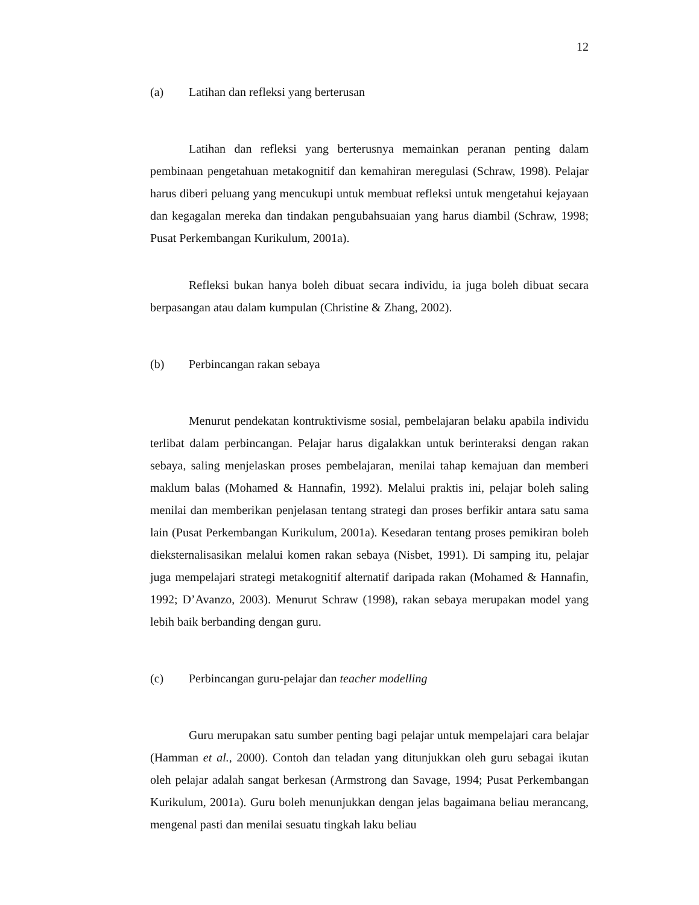12
(a) Latihan dan refleksi yang berterusan
Latihan dan refleksi yang berterusnya memainkan peranan penting dalam pembinaan pengetahuan metakognitif dan kemahiran meregulasi (Schraw, 1998). Pelajar harus diberi peluang yang mencukupi untuk membuat refleksi untuk mengetahui kejayaan dan kegagalan mereka dan tindakan pengubahsuaian yang harus diambil (Schraw, 1998; Pusat Perkembangan Kurikulum, 2001a).
Refleksi bukan hanya boleh dibuat secara individu, ia juga boleh dibuat secara berpasangan atau dalam kumpulan (Christine & Zhang, 2002).
(b) Perbincangan rakan sebaya
Menurut pendekatan kontruktivisme sosial, pembelajaran belaku apabila individu terlibat dalam perbincangan. Pelajar harus digalakkan untuk berinteraksi dengan rakan sebaya, saling menjelaskan proses pembelajaran, menilai tahap kemajuan dan memberi maklum balas (Mohamed & Hannafin, 1992). Melalui praktis ini, pelajar boleh saling menilai dan memberikan penjelasan tentang strategi dan proses berfikir antara satu sama lain (Pusat Perkembangan Kurikulum, 2001a). Kesedaran tentang proses pemikiran boleh dieksternalisasikan melalui komen rakan sebaya (Nisbet, 1991). Di samping itu, pelajar juga mempelajari strategi metakognitif alternatif daripada rakan (Mohamed & Hannafin, 1992; D’Avanzo, 2003). Menurut Schraw (1998), rakan sebaya merupakan model yang lebih baik berbanding dengan guru.
(c) Perbincangan guru-pelajar dan teacher modelling
Guru merupakan satu sumber penting bagi pelajar untuk mempelajari cara belajar (Hamman et al., 2000). Contoh dan teladan yang ditunjukkan oleh guru sebagai ikutan oleh pelajar adalah sangat berkesan (Armstrong dan Savage, 1994; Pusat Perkembangan Kurikulum, 2001a). Guru boleh menunjukkan dengan jelas bagaimana beliau merancang, mengenal pasti dan menilai sesuatu tingkah laku beliau